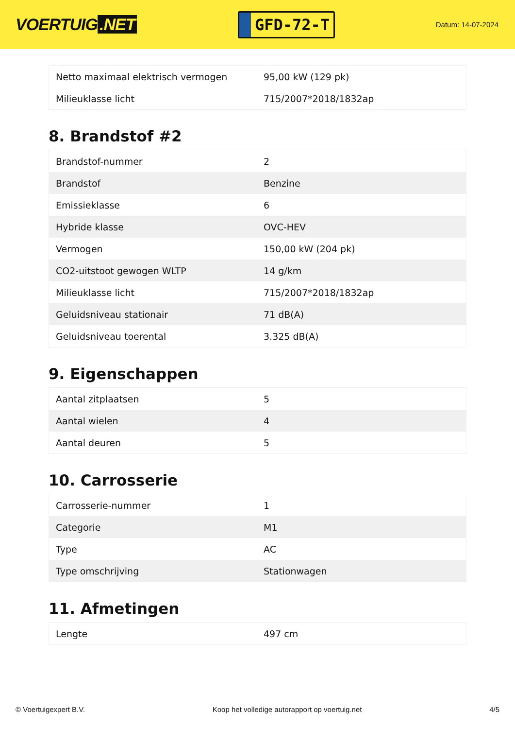VOERTUIG.NET
GFD-72-T
Datum: 14-07-2024
| Netto maximaal elektrisch vermogen | 95,00 kW (129 pk) |
| Milieuklasse licht | 715/2007*2018/1832ap |
8. Brandstof #2
| Brandstof-nummer | 2 |
| Brandstof | Benzine |
| Emissieklasse | 6 |
| Hybride klasse | OVC-HEV |
| Vermogen | 150,00 kW (204 pk) |
| CO2-uitstoot gewogen WLTP | 14 g/km |
| Milieuklasse licht | 715/2007*2018/1832ap |
| Geluidsniveau stationair | 71 dB(A) |
| Geluidsniveau toerental | 3.325 dB(A) |
9. Eigenschappen
| Aantal zitplaatsen | 5 |
| Aantal wielen | 4 |
| Aantal deuren | 5 |
10. Carrosserie
| Carrosserie-nummer | 1 |
| Categorie | M1 |
| Type | AC |
| Type omschrijving | Stationwagen |
11. Afmetingen
| Lengte | 497 cm |
© Voertuigexpert B.V. Koop het volledige autorapport op voertuig.net 4/5